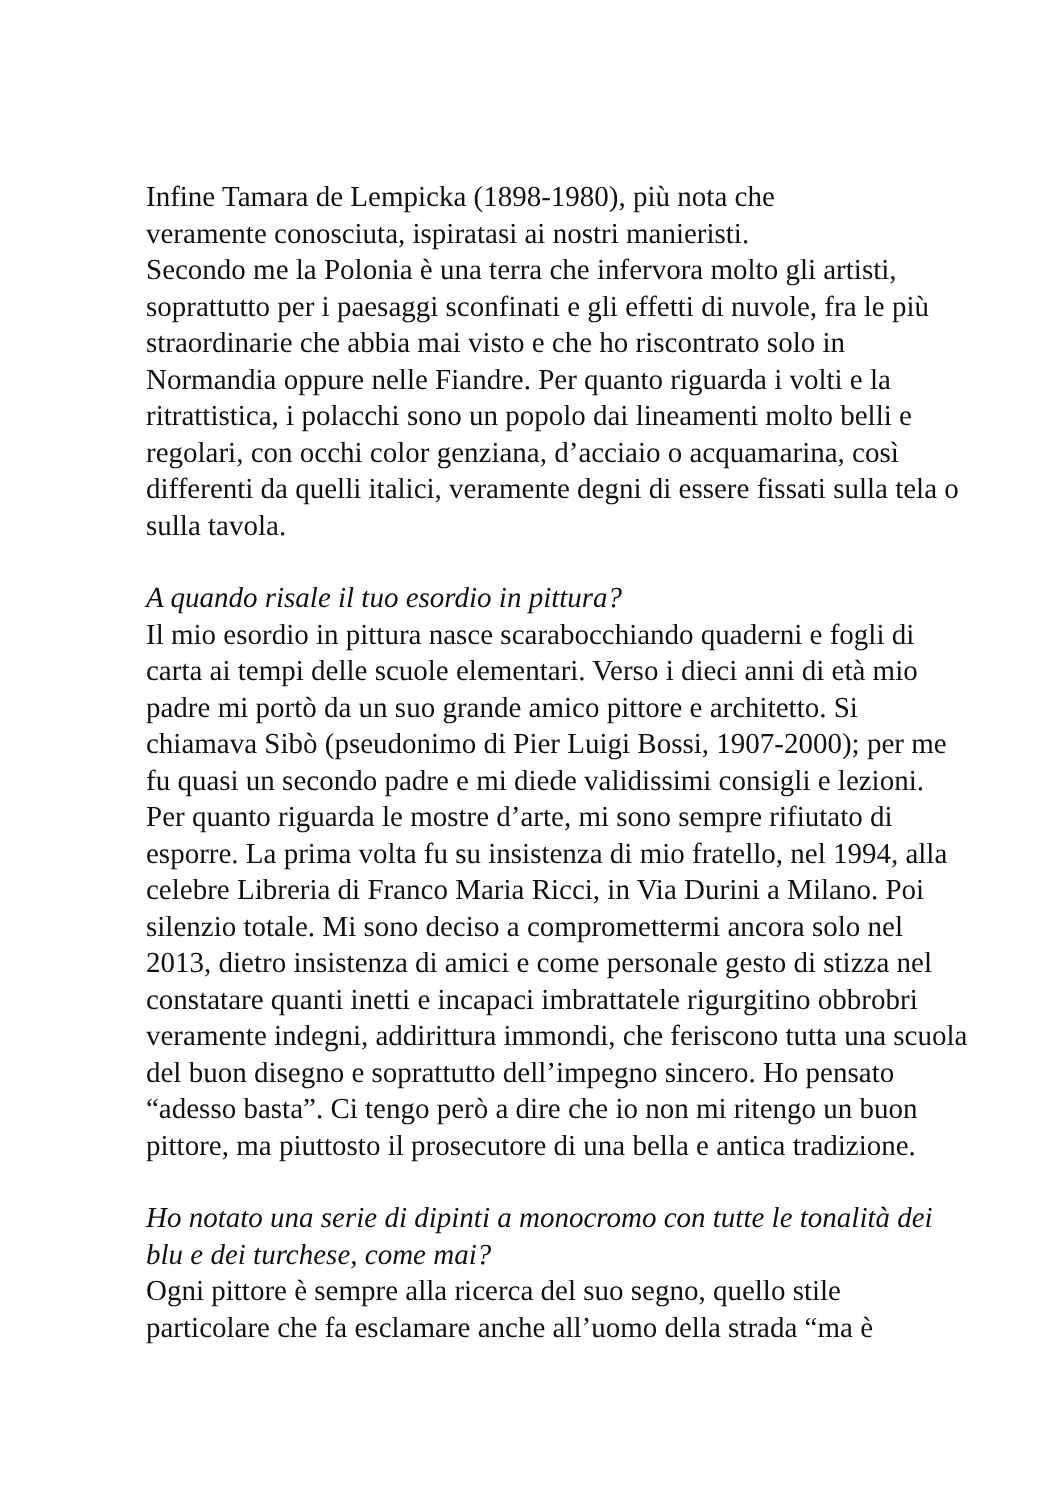Infine Tamara de Lempicka (1898-1980), più nota che
veramente conosciuta, ispiratasi ai nostri manieristi.
Secondo me la Polonia è una terra che infervora molto gli artisti, soprattutto per i paesaggi sconfinati e gli effetti di nuvole, fra le più straordinarie che abbia mai visto e che ho riscontrato solo in Normandia oppure nelle Fiandre. Per quanto riguarda i volti e la ritrattistica, i polacchi sono un popolo dai lineamenti molto belli e regolari, con occhi color genziana, d’acciaio o acquamarina, così differenti da quelli italici, veramente degni di essere fissati sulla tela o sulla tavola.
A quando risale il tuo esordio in pittura?
Il mio esordio in pittura nasce scarabocchiando quaderni e fogli di carta ai tempi delle scuole elementari. Verso i dieci anni di età mio padre mi portò da un suo grande amico pittore e architetto. Si chiamava Sibò (pseudonimo di Pier Luigi Bossi, 1907-2000); per me fu quasi un secondo padre e mi diede validissimi consigli e lezioni. Per quanto riguarda le mostre d’arte, mi sono sempre rifiutato di esporre. La prima volta fu su insistenza di mio fratello, nel 1994, alla celebre Libreria di Franco Maria Ricci, in Via Durini a Milano. Poi silenzio totale. Mi sono deciso a compromettermi ancora solo nel 2013, dietro insistenza di amici e come personale gesto di stizza nel constatare quanti inetti e incapaci imbrattatele rigurgitino obbrobri veramente indegni, addirittura immondi, che feriscono tutta una scuola del buon disegno e soprattutto dell’impegno sincero. Ho pensato “adesso basta”. Ci tengo però a dire che io non mi ritengo un buon pittore, ma piuttosto il prosecutore di una bella e antica tradizione.
Ho notato una serie di dipinti a monocromo con tutte le tonalità dei blu e dei turchese, come mai?
Ogni pittore è sempre alla ricerca del suo segno, quello stile particolare che fa esclamare anche all’uomo della strada “ma è